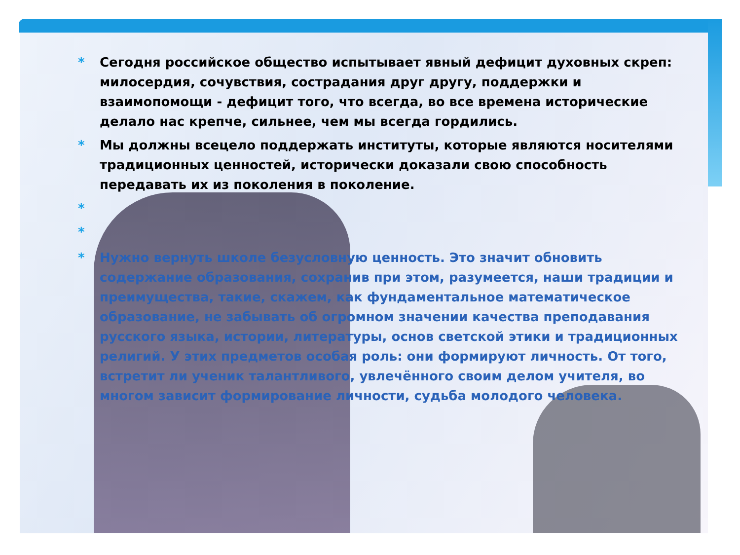* Сегодня российское общество испытывает явный дефицит духовных скреп: милосердия, сочувствия, сострадания друг другу, поддержки и взаимопомощи - дефицит того, что всегда, во все времена исторические делало нас крепче, сильнее, чем мы всегда гордились.
* Мы должны всецело поддержать институты, которые являются носителями традиционных ценностей, исторически доказали свою способность передавать их из поколения в поколение.
*
*
* Нужно вернуть школе безусловную ценность. Это значит обновить содержание образования, сохранив при этом, разумеется, наши традиции и преимущества, такие, скажем, как фундаментальное математическое образование, не забывать об огромном значении качества преподавания русского языка, истории, литературы, основ светской этики и традиционных религий. У этих предметов особая роль: они формируют личность. От того, встретит ли ученик талантливого, увлечённого своим делом учителя, во многом зависит формирование личности, судьба молодого человека.